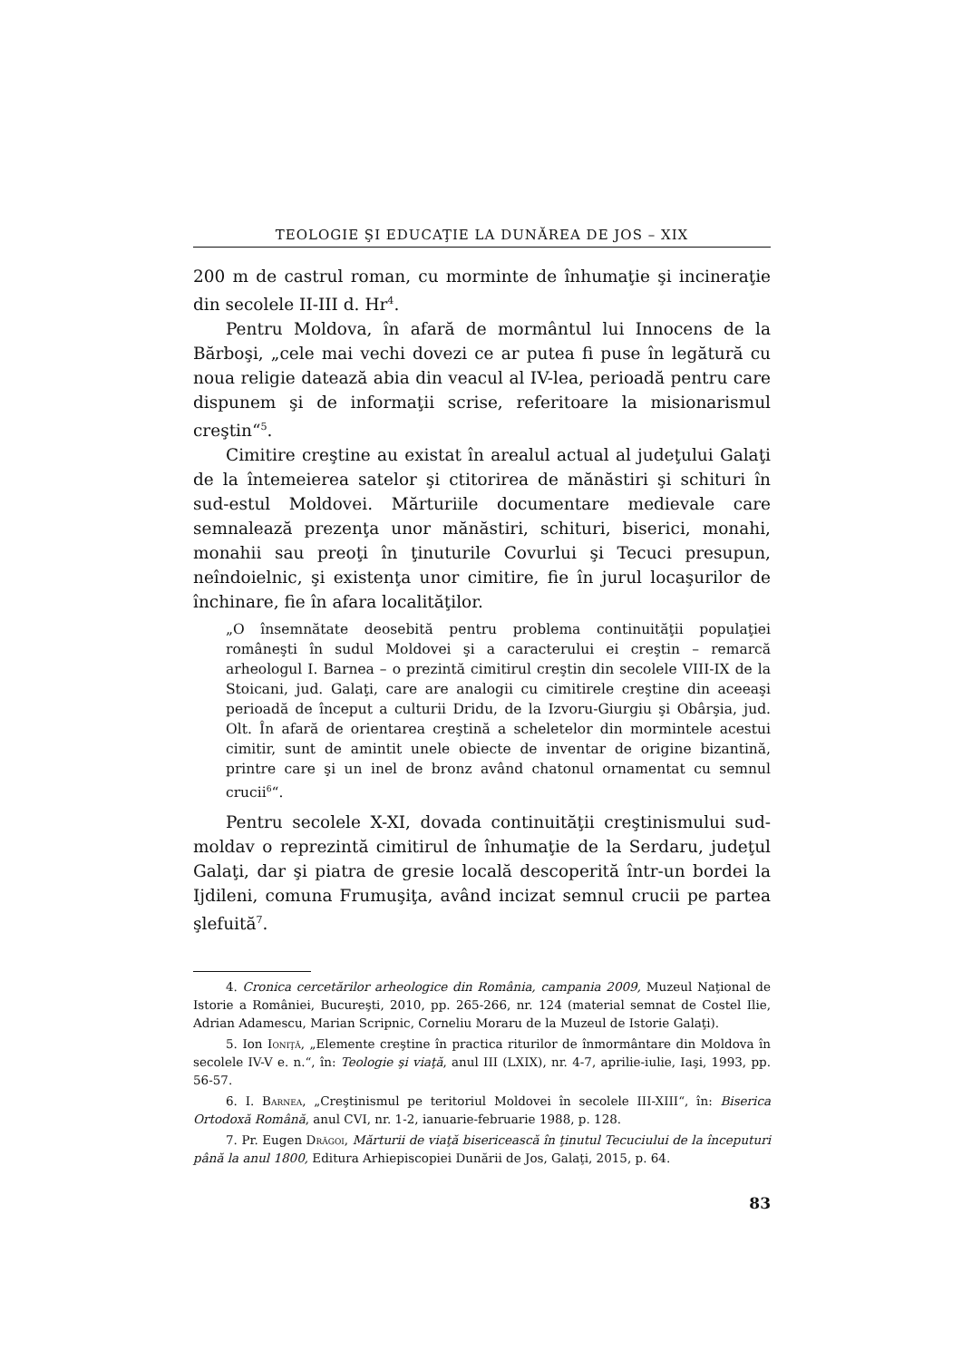TEOLOGIE ŞI EDUCAŢIE LA DUNĂREA DE JOS – XIX
200 m de castrul roman, cu morminte de înhumaţie şi incineraţie din secolele II-III d. Hr<sup>4</sup>.
Pentru Moldova, în afară de mormântul lui Innocens de la Bărboşi, „cele mai vechi dovezi ce ar putea fi puse în legătură cu noua religie datează abia din veacul al IV-lea, perioadă pentru care dispunem şi de informaţii scrise, referitoare la misionarismul creştin“<sup>5</sup>.
Cimitire creştine au existat în arealul actual al judeţului Galaţi de la întemeierea satelor şi ctitorirea de mănăstiri şi schituri în sud-estul Moldovei. Mărturiile documentare medievale care semnalează prezenţa unor mănăstiri, schituri, biserici, monahi, monahii sau preoţi în ţinuturile Covurlui şi Tecuci presupun, neîndoielnic, şi existenţa unor cimitire, fie în jurul locaşurilor de închinare, fie în afara localităţilor.
„O însemnătate deosebită pentru problema continuităţii populaţiei româneşti în sudul Moldovei şi a caracterului ei creştin – remarcă arheologul I. Barnea – o prezintă cimitirul creştin din secolele VIII-IX de la Stoicani, jud. Galaţi, care are analogii cu cimitirele creştine din aceeaşi perioadă de început a culturii Dridu, de la Izvoru-Giurgiu şi Obârşia, jud. Olt. În afară de orientarea creştină a scheletelor din mormintele acestui cimitir, sunt de amintit unele obiecte de inventar de origine bizantină, printre care şi un inel de bronz având chatonul ornamentat cu semnul crucii<sup>6</sup>“.
Pentru secolele X-XI, dovada continuităţii creştinismului sud-moldav o reprezintă cimitirul de înhumaţie de la Serdaru, judeţul Galaţi, dar şi piatra de gresie locală descoperită într-un bordei la Ijdileni, comuna Frumuşiţa, având incizat semnul crucii pe partea şlefuită<sup>7</sup>.
4. Cronica cercetărilor arheologice din România, campania 2009, Muzeul Naţional de Istorie a României, Bucureşti, 2010, pp. 265-266, nr. 124 (material semnat de Costel Ilie, Adrian Adamescu, Marian Scripnic, Corneliu Moraru de la Muzeul de Istorie Galaţi).
5. Ion Ioniţă, „Elemente creştine în practica riturilor de înmormântare din Moldova în secolele IV-V e. n.“, în: Teologie şi viaţă, anul III (LXIX), nr. 4-7, aprilie-iulie, Iaşi, 1993, pp. 56-57.
6. I. Barnea, „Creştinismul pe teritoriul Moldovei în secolele III-XIII“, în: Biserica Ortodoxă Română, anul CVI, nr. 1-2, ianuarie-februarie 1988, p. 128.
7. Pr. Eugen Drăgoi, Mărturii de viaţă bisericească în ţinutul Tecuciului de la începuturi până la anul 1800, Editura Arhiepiscopiei Dunării de Jos, Galaţi, 2015, p. 64.
83